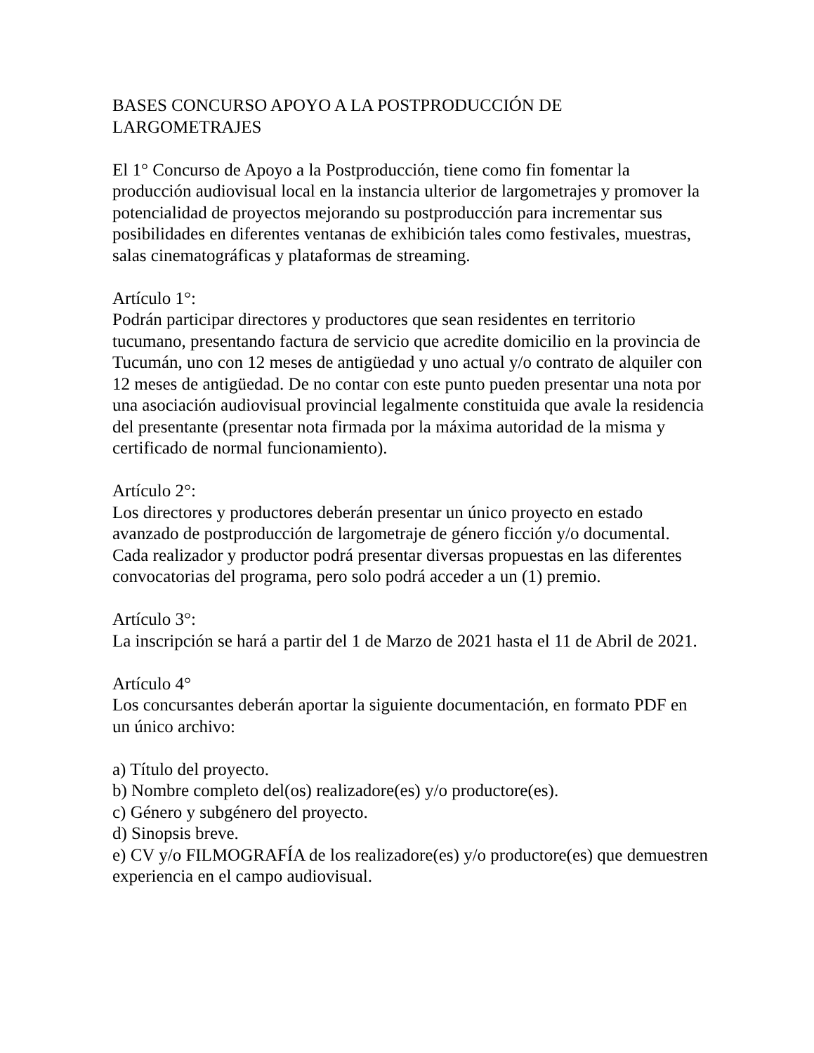BASES CONCURSO APOYO A LA POSTPRODUCCIÓN DE LARGOMETRAJES
El 1° Concurso de Apoyo a la Postproducción, tiene como fin fomentar la producción audiovisual local en la instancia ulterior de largometrajes y promover la potencialidad de proyectos mejorando su postproducción para incrementar sus posibilidades en diferentes ventanas de exhibición tales como festivales, muestras, salas cinematográficas y plataformas de streaming.
Artículo 1°:
Podrán participar directores y productores que sean residentes en territorio tucumano, presentando factura de servicio que acredite domicilio en la provincia de Tucumán, uno con 12 meses de antigüedad y uno actual y/o contrato de alquiler con 12 meses de antigüedad. De no contar con este punto pueden presentar una nota por una asociación audiovisual provincial legalmente constituida que avale la residencia del presentante (presentar nota firmada por la máxima autoridad de la misma y certificado de normal funcionamiento).
Artículo 2°:
Los directores y productores deberán presentar un único proyecto en estado avanzado de postproducción de largometraje de género ficción y/o documental. Cada realizador y productor podrá presentar diversas propuestas en las diferentes convocatorias del programa, pero solo podrá acceder a un (1) premio.
Artículo 3°:
La inscripción se hará a partir del 1 de Marzo de 2021 hasta el 11 de Abril de 2021.
Artículo 4°
Los concursantes deberán aportar la siguiente documentación, en formato PDF en un único archivo:
a) Título del proyecto.
b) Nombre completo del(os) realizadore(es) y/o productore(es).
c) Género y subgénero del proyecto.
d) Sinopsis breve.
e) CV y/o FILMOGRAFÍA de los realizadore(es) y/o productore(es) que demuestren experiencia en el campo audiovisual.